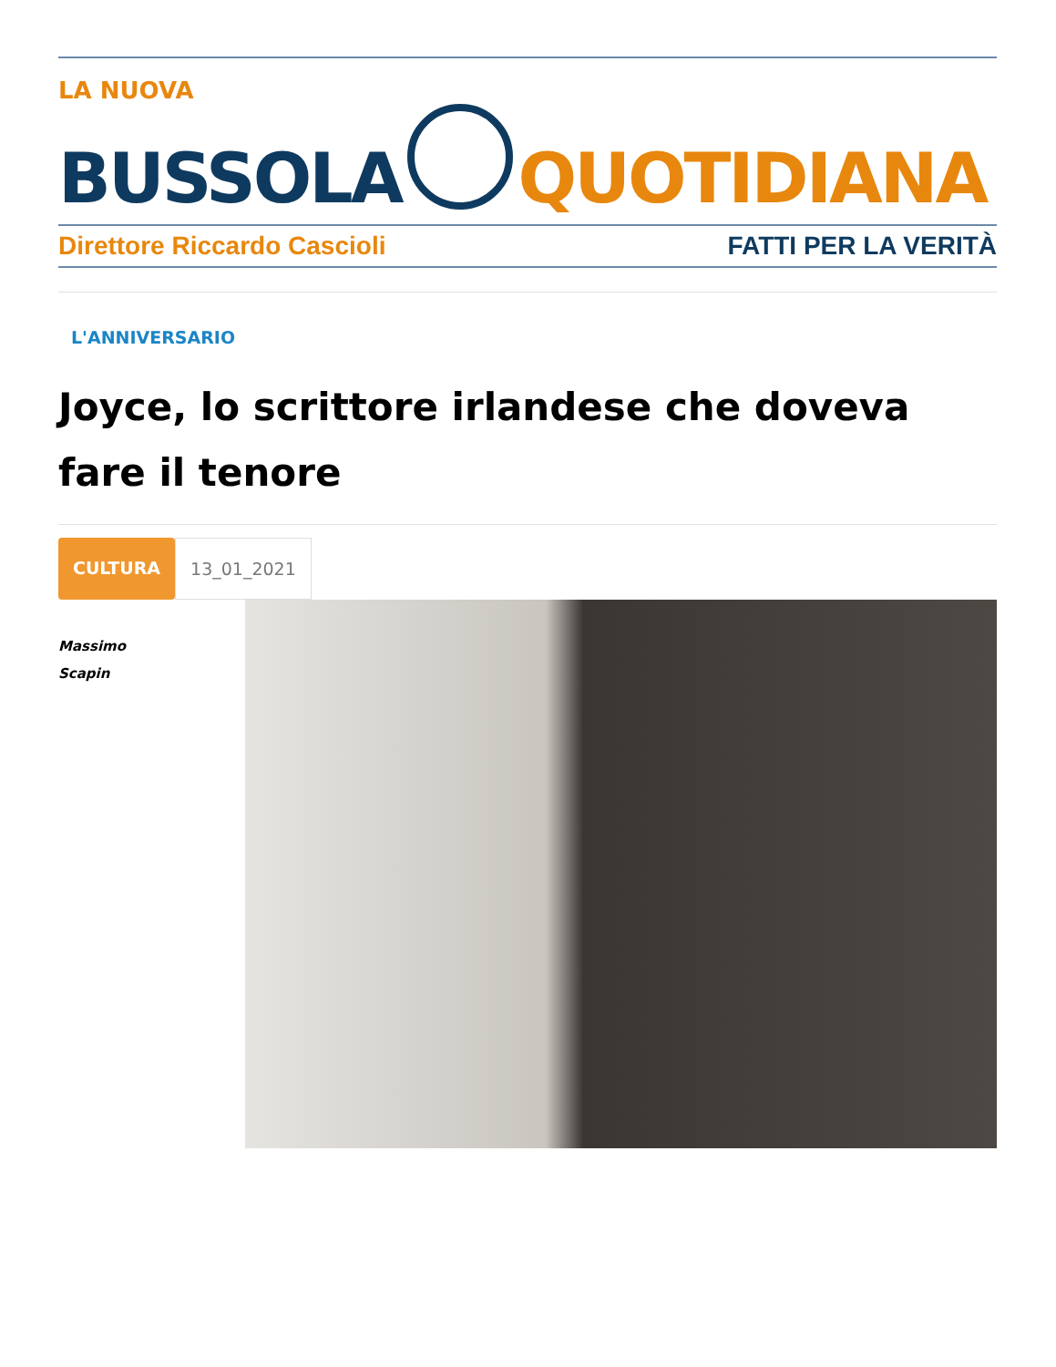LA NUOVA
BUSSOLA
QUOTIDIANA
Direttore Riccardo Cascioli FATTI PER LA VERITÀ
L'ANNIVERSARIO
Joyce, lo scrittore irlandese che doveva fare il tenore
CULTURA 13_01_2021
Massimo
Scapin